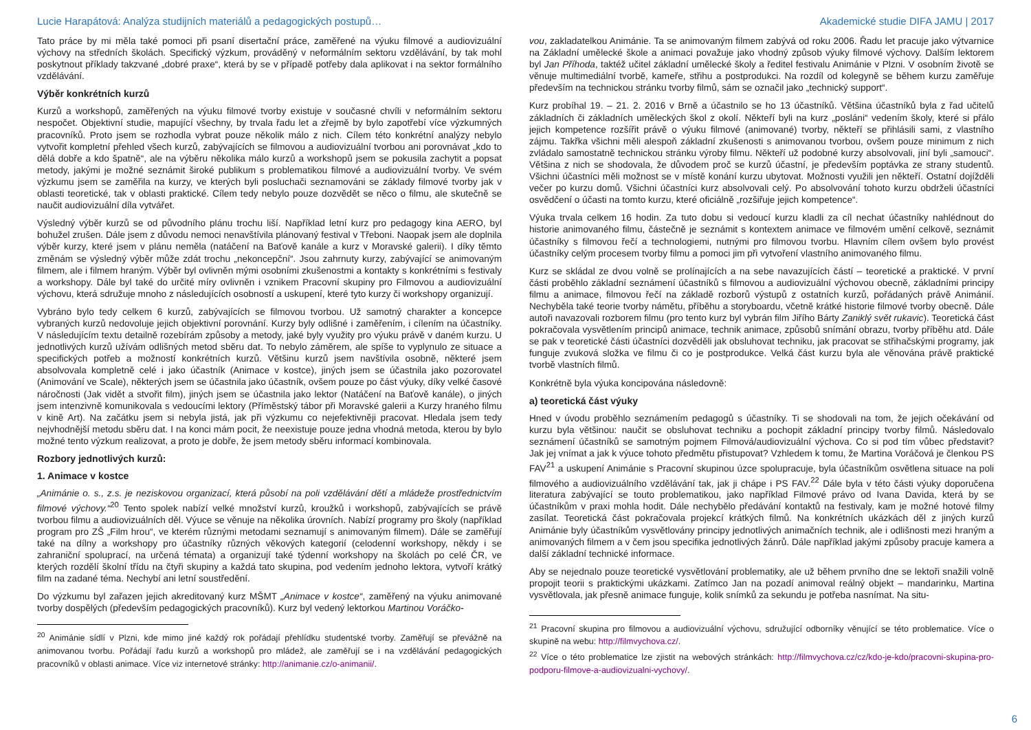Lucie Harapátová: Analýza studijních materiálů a pedagogických postupů… Akademické studie DIFA JAMU | 2017
Tato práce by mi měla také pomoci při psaní disertační práce, zaměřené na výuku filmové a audiovizuální výchovy na středních školách. Specifický výzkum, prováděný v neformálním sektoru vzdělávání, by tak mohl poskytnout příklady takzvané „dobré praxe“, která by se v případě potřeby dala aplikovat i na sektor formálního vzdělávání.
Výběr konkrétních kurzů
Kurzů a workshopů, zaměřených na výuku filmové tvorby existuje v současné chvíli v neformálním sektoru nespočet. Objektivní studie, mapující všechny, by trvala řadu let a zřejmě by bylo zapotřebí více výzkumných pracovníků. Proto jsem se rozhodla vybrat pouze několik málo z nich. Cílem této konkrétní analýzy nebylo vytvořit kompletní přehled všech kurzů, zabývajících se filmovou a audiovizuální tvorbou ani porovnávat „kdo to dělá dobře a kdo špatně“, ale na výběru několika málo kurzů a workshopů jsem se pokusila zachytit a popsat metody, jakými je možné seznámit široké publikum s problematikou filmové a audiovizuální tvorby. Ve svém výzkumu jsem se zaměřila na kurzy, ve kterých byli posluchači seznamováni se základy filmové tvorby jak v oblasti teoretické, tak v oblasti praktické. Cílem tedy nebylo pouze dozvědět se něco o filmu, ale skutečně se naučit audiovizuální díla vytvářet.
Výsledný výběr kurzů se od původního plánu trochu liší. Například letní kurz pro pedagogy kina AERO, byl bohužel zrušen. Dále jsem z důvodu nemoci nenavštívila plánovaný festival v Třeboni. Naopak jsem ale doplnila výběr kurzy, které jsem v plánu neměla (natáčení na Baťově kanále a kurz v Moravské galerii). I díky těmto změnám se výsledný výběr může zdát trochu „nekoncepční“. Jsou zahrnuty kurzy, zabývající se animovaným filmem, ale i filmem hraným. Výběr byl ovlivněn mými osobními zkušenostmi a kontakty s konkrétními s festivaly a workshopy. Dále byl také do určité míry ovlivněn i vznikem Pracovní skupiny pro Filmovou a audiovizuální výchovu, která sdružuje mnoho z následujících osobností a uskupení, které tyto kurzy či workshopy organizují.
Vybráno bylo tedy celkem 6 kurzů, zabývajících se filmovou tvorbou. Už samotný charakter a koncepce vybraných kurzů nedovoluje jejich objektivní porovnání. Kurzy byly odlišné i zaměřením, i cílením na účastníky. V následujícím textu detailně rozebírám způsoby a metody, jaké byly využity pro výuku právě v daném kurzu. U jednotlivých kurzů užívám odlišných metod sběru dat. To nebylo záměrem, ale spíše to vyplynulo ze situace a specifických potřeb a možností konkrétních kurzů. Většinu kurzů jsem navštívila osobně, některé jsem absolvovala kompletně celé i jako účastník (Animace v kostce), jiných jsem se účastnila jako pozorovatel (Animování ve Scale), některých jsem se účastnila jako účastník, ovšem pouze po část výuky, díky velké časové náročnosti (Jak vidět a stvořit film), jiných jsem se účastnila jako lektor (Natáčení na Baťově kanále), o jiných jsem intenzivně komunikovala s vedoucími lektory (Příměstský tábor při Moravské galerii a Kurzy hraného filmu v kině Art). Na začátku jsem si nebyla jistá, jak při výzkumu co nejefektivněji pracovat. Hledala jsem tedy nejvhodnější metodu sběru dat. I na konci mám pocit, že neexistuje pouze jedna vhodná metoda, kterou by bylo možné tento výzkum realizovat, a proto je dobře, že jsem metody sběru informací kombinovala.
Rozbory jednotlivých kurzů:
1. Animace v kostce
„Animánie o. s., z.s. je neziskovou organizací, která působí na poli vzdělávání dětí a mládeže prostřednictvím filmové výchovy.“<sup>20</sup> Tento spolek nabízí velké množství kurzů, kroužků i workshopů, zabývajících se právě tvorbou filmu a audiovizuálních děl. Výuce se věnuje na několika úrovních. Nabízí programy pro školy (například program pro ZŠ „Film hrou“, ve kterém různými metodami seznamují s animovaným filmem). Dále se zaměřují také na dílny a workshopy pro účastníky různých věkových kategorií (celodenní workshopy, někdy i se zahraniční spoluprací, na určená témata) a organizují také týdenní workshopy na školách po celé ČR, ve kterých rozdělí školní třídu na čtyři skupiny a každá tato skupina, pod vedením jednoho lektora, vytvoří krátký film na zadané téma. Nechybí ani letní soustředění.
Do výzkumu byl zařazen jejich akreditovaný kurz MŠMT „Animace v kostce“, zaměřený na výuku animované tvorby dospělých (především pedagogických pracovníků). Kurz byl vedený lektorkou Martinou Voráčko-
<sup>20</sup> Animánie sídlí v Plzni, kde mimo jiné každý rok pořádají přehlídku studentské tvorby. Zaměřují se převážně na animovanou tvorbu. Pořádají řadu kurzů a workshopů pro mládež, ale zaměřují se i na vzdělávání pedagogických pracovníků v oblasti animace. Více viz internetové stránky: http://animanie.cz/o-animanii/.
vou, zakladatelkou Animánie. Ta se animovaným filmem zabývá od roku 2006. Řadu let pracuje jako výtvarnice na Základní umělecké škole a animaci považuje jako vhodný způsob výuky filmové výchovy. Dalším lektorem byl Jan Příhoda, taktéž učitel základní umělecké školy a ředitel festivalu Animánie v Plzni. V osobním životě se věnuje multimediální tvorbě, kameře, střihu a postprodukci. Na rozdíl od kolegyně se během kurzu zaměřuje především na technickou stránku tvorby filmů, sám se označil jako „technický support“.
Kurz probíhal 19. – 21. 2. 2016 v Brně a účastnilo se ho 13 účastníků. Většina účastníků byla z řad učitelů základních či základních uměleckých škol z okolí. Někteří byli na kurz „posláni“ vedením školy, které si přálo jejich kompetence rozšířit právě o výuku filmové (animované) tvorby, někteří se přihlásili sami, z vlastního zájmu. Takřka všichni měli alespoň základní zkušenosti s animovanou tvorbou, ovšem pouze minimum z nich zvládalo samostatně technickou stránku výroby filmu. Někteří už podobné kurzy absolvovali, jiní byli „samouci“. Většina z nich se shodovala, že důvodem proč se kurzů účastní, je především poptávka ze strany studentů. Všichni účastníci měli možnost se v místě konání kurzu ubytovat. Možnosti využili jen někteří. Ostatní dojížděli večer po kurzu domů. Všichni účastníci kurz absolvovali celý. Po absolvování tohoto kurzu obdrželi účastníci osvědčení o účasti na tomto kurzu, které oficiálně „rozšiřuje jejich kompetence“.
Výuka trvala celkem 16 hodin. Za tuto dobu si vedoucí kurzu kladli za cíl nechat účastníky nahlédnout do historie animovaného filmu, částečně je seznámit s kontextem animace ve filmovém umění celkově, seznámit účastníky s filmovou řečí a technologiemi, nutnými pro filmovou tvorbu. Hlavním cílem ovšem bylo provést účastníky celým procesem tvorby filmu a pomoci jim při vytvoření vlastního animovaného filmu.
Kurz se skládal ze dvou volně se prolínajících a na sebe navazujících částí – teoretické a praktické. V první části proběhlo základní seznámení účastníků s filmovou a audiovizuální výchovou obecně, základními principy filmu a animace, filmovou řečí na základě rozborů výstupů z ostatních kurzů, pořádaných právě Animánií. Nechyběla také teorie tvorby námětu, příběhu a storyboardu, včetně krátké historie filmové tvorby obecně. Dále autoři navazovali rozborem filmu (pro tento kurz byl vybrán film Jiřího Bárty Zaniklý svět rukavic). Teoretická část pokračovala vysvětlením principů animace, technik animace, způsobů snímání obrazu, tvorby příběhu atd. Dále se pak v teoretické části účastníci dozvěděli jak obsluhovat techniku, jak pracovat se střihačskými programy, jak funguje zvuková složka ve filmu či co je postprodukce. Velká část kurzu byla ale věnována právě praktické tvorbě vlastních filmů.
Konkrétně byla výuka koncipována následovně:
a) teoretická část výuky
Hned v úvodu proběhlo seznámením pedagogů s účastníky. Ti se shodovali na tom, že jejich očekávání od kurzu byla většinou: naučit se obsluhovat techniku a pochopit základní principy tvorby filmů. Následovalo seznámení účastníků se samotným pojmem Filmová/audiovizuální výchova. Co si pod tím vůbec představit? Jak jej vnímat a jak k výuce tohoto předmětu přistupovat? Vzhledem k tomu, že Martina Voráčová je členkou PS FAV<sup>21</sup> a uskupení Animánie s Pracovní skupinou úzce spolupracuje, byla účastníkům osvětlena situace na poli filmového a audiovizuálního vzdělávání tak, jak ji chápe i PS FAV.<sup>22</sup> Dále byla v této části výuky doporučena literatura zabývající se touto problematikou, jako například Filmové právo od Ivana Davida, která by se účastníkům v praxi mohla hodit. Dále nechybělo předávání kontaktů na festivaly, kam je možné hotové filmy zasílat. Teoretická část pokračovala projekcí krátkých filmů. Na konkrétních ukázkách děl z jiných kurzů Animánie byly účastníkům vysvětlovány principy jednotlivých animačních technik, ale i odlišnosti mezi hraným a animovaných filmem a v čem jsou specifika jednotlivých žánrů. Dále například jakými způsoby pracuje kamera a další základní technické informace.
Aby se nejednalo pouze teoretické vysvětlování problematiky, ale už během prvního dne se lektoři snažili volně propojit teorii s praktickými ukázkami. Zatímco Jan na pozadí animoval reálný objekt – mandarinku, Martina vysvětlovala, jak přesně animace funguje, kolik snímků za sekundu je potřeba nasnímat. Na situ-
<sup>21</sup> Pracovní skupina pro filmovou a audiovizuální výchovu, sdružující odborníky věnující se této problematice. Více o skupině na webu: http://filmvychova.cz/.
<sup>22</sup> Více o této problematice lze zjistit na webových stránkách: http://filmvychova.cz/cz/kdo-je-kdo/pracovni-skupina-pro-podporu-filmove-a-audiovizualni-vychovy/.
6